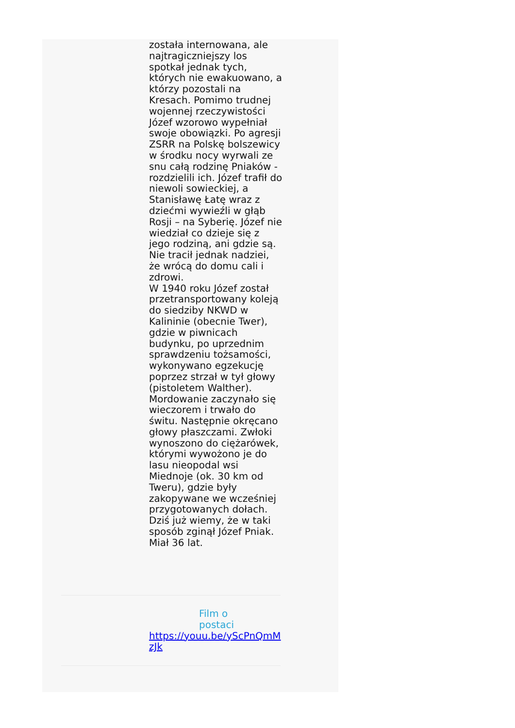została internowana, ale najtragiczniejszy los spotkał jednak tych, których nie ewakuowano, a którzy pozostali na Kresach. Pomimo trudnej wojennej rzeczywistości Józef wzorowo wypełniał swoje obowiązki. Po agresji ZSRR na Polskę bolszewicy w środku nocy wyrwali ze snu całą rodzinę Pniaków - rozdzielili ich. Józef trafił do niewoli sowieckiej, a Stanisławę Łatę wraz z dziećmi wywieźli w głąb Rosji – na Syberię. Józef nie wiedział co dzieje się z jego rodziną, ani gdzie są. Nie tracił jednak nadziei, że wrócą do domu cali i zdrowi.
W 1940 roku Józef został przetransportowany koleją do siedziby NKWD w Kalininie (obecnie Twer), gdzie w piwnicach budynku, po uprzednim sprawdzeniu tożsamości, wykonywano egzekucję poprzez strzał w tył głowy (pistoletem Walther). Mordowanie zaczynało się wieczorem i trwało do świtu. Następnie okręcano głowy płaszczami. Zwłoki wynoszono do ciężarówek, którymi wywożono je do lasu nieopodal wsi Miednoje (ok. 30 km od Tweru), gdzie były zakopywane we wcześniej przygotowanych dołach. Dziś już wiemy, że w taki sposób zginął Józef Pniak. Miał 36 lat.
Film o postaci
https://youu.be/yScPnQmMzJk